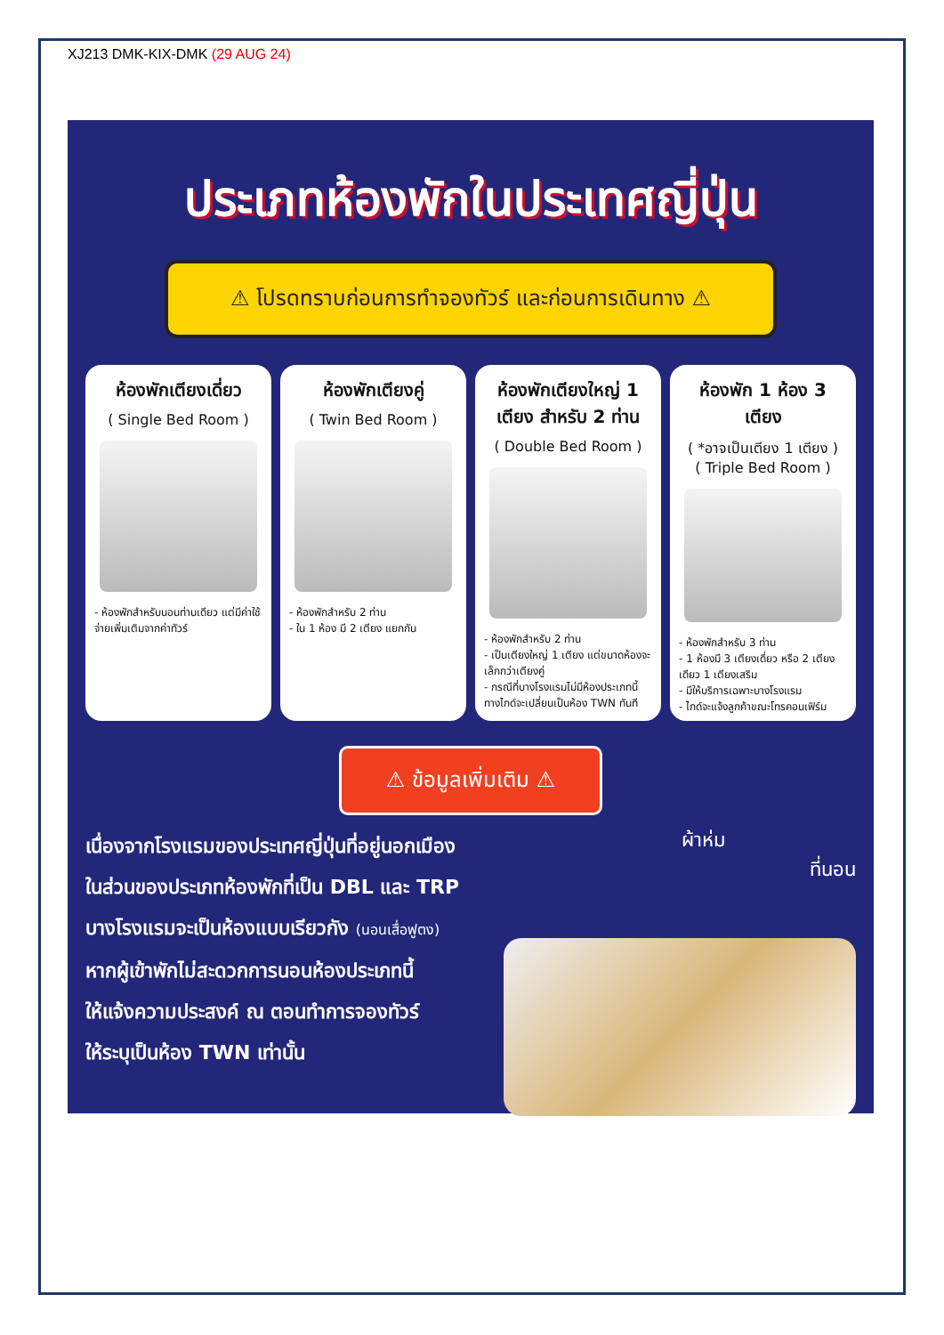XJ213 DMK-KIX-DMK (29 AUG 24)
ประเภทห้องพักในประเทศญี่ปุ่น
⚠ โปรดทราบก่อนการทำจองทัวร์ และก่อนการเดินทาง ⚠
ห้องพักเตียงเดี่ยว
( Single Bed Room )
- ห้องพักสำหรับนอนท่านเดียว แต่มีค่าใช้จ่ายเพิ่มเติมจากค่าทัวร์
ห้องพักเตียงคู่
( Twin Bed Room )
- ห้องพักสำหรับ 2 ท่าน
- ใน 1 ห้อง มี 2 เตียง แยกกัน
ห้องพักเตียงใหญ่ 1 เตียง สำหรับ 2 ท่าน
( Double Bed Room )
- ห้องพักสำหรับ 2 ท่าน
- เป็นเตียงใหญ่ 1 เตียง แต่ขนาดห้องจะเล็กกว่าเตียงคู่
- กรณีที่บางโรงแรมไม่มีห้องประเภทนี้ ทางไกด์จะเปลี่ยนเป็นห้อง TWN ทันที
ห้องพัก 1 ห้อง 3 เตียง
( *อาจเป็นเตียง 1 เตียง )
( Triple Bed Room )
- ห้องพักสำหรับ 3 ท่าน
- 1 ห้องมี 3 เตียงเดี่ยว หรือ 2 เตียงเดียว 1 เตียงเสริม
- มีให้บริการเฉพาะบางโรงแรม
- ไกด์จะแจ้งลูกค้าขณะโทรคอนเฟิร์ม
⚠ ข้อมูลเพิ่มเติม ⚠
เนื่องจากโรงแรมของประเทศญี่ปุ่นที่อยู่นอกเมือง
ในส่วนของประเภทห้องพักที่เป็น DBL และ TRP
บางโรงแรมจะเป็นห้องแบบเรียวกัง (นอนเสื่อฟูตง)
หากผู้เข้าพักไม่สะดวกการนอนห้องประเภทนี้
ให้แจ้งความประสงค์ ณ ตอนทำการจองทัวร์
ให้ระบุเป็นห้อง TWN เท่านั้น
ผ้าห่ม
ที่นอน